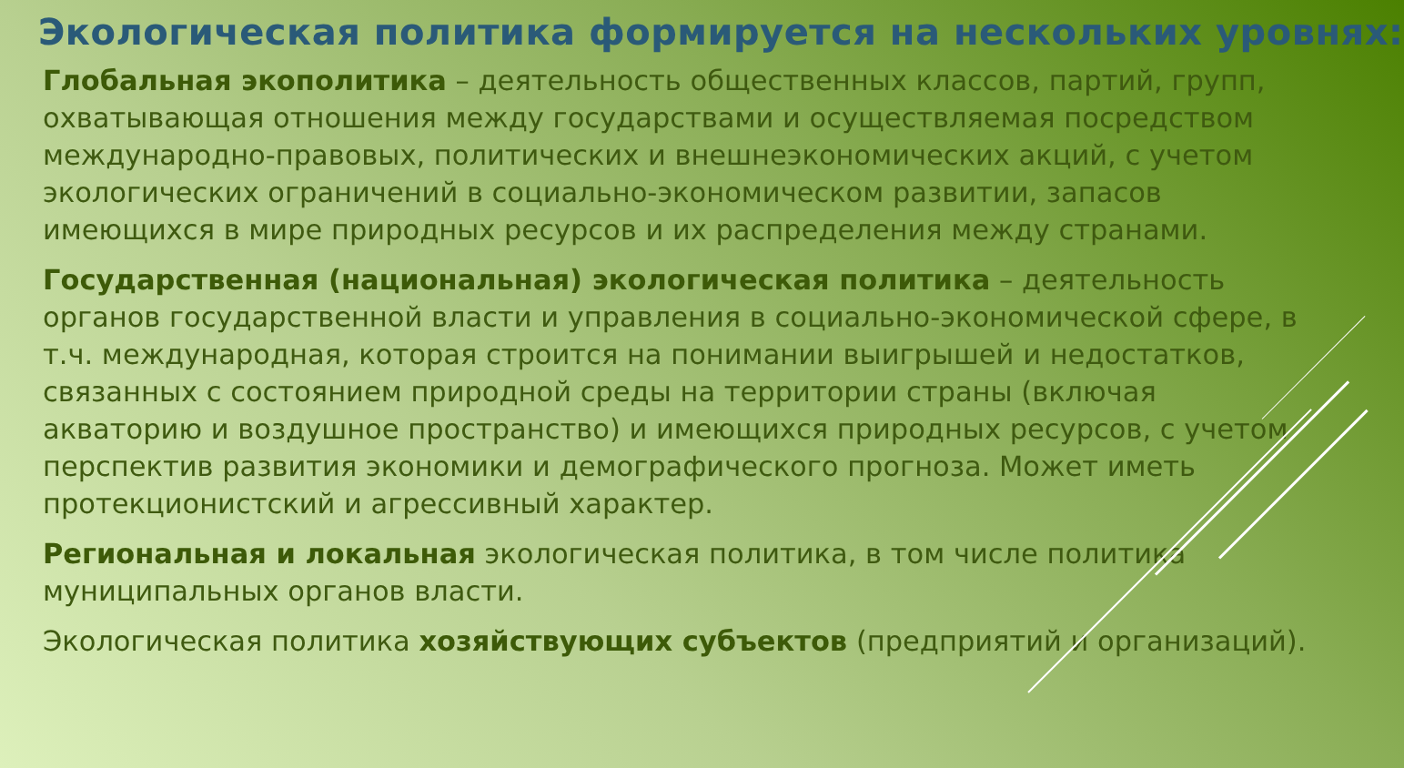Экологическая политика формируется на нескольких уровнях:
Глобальная экополитика – деятельность общественных классов, партий, групп, охватывающая отношения между государствами и осуществляемая посредством международно-правовых, политических и внешнеэкономических акций, с учетом экологических ограничений в социально-экономическом развитии, запасов имеющихся в мире природных ресурсов и их распределения между странами.
Государственная (национальная) экологическая политика – деятельность органов государственной власти и управления в социально-экономической сфере, в т.ч. международная, которая строится на понимании выигрышей и недостатков, связанных с состоянием природной среды на территории страны (включая акваторию и воздушное пространство) и имеющихся природных ресурсов, с учетом перспектив развития экономики и демографического прогноза. Может иметь протекционистский и агрессивный характер.
Региональная и локальная экологическая политика, в том числе политика муниципальных органов власти.
Экологическая политика хозяйствующих субъектов (предприятий и организаций).